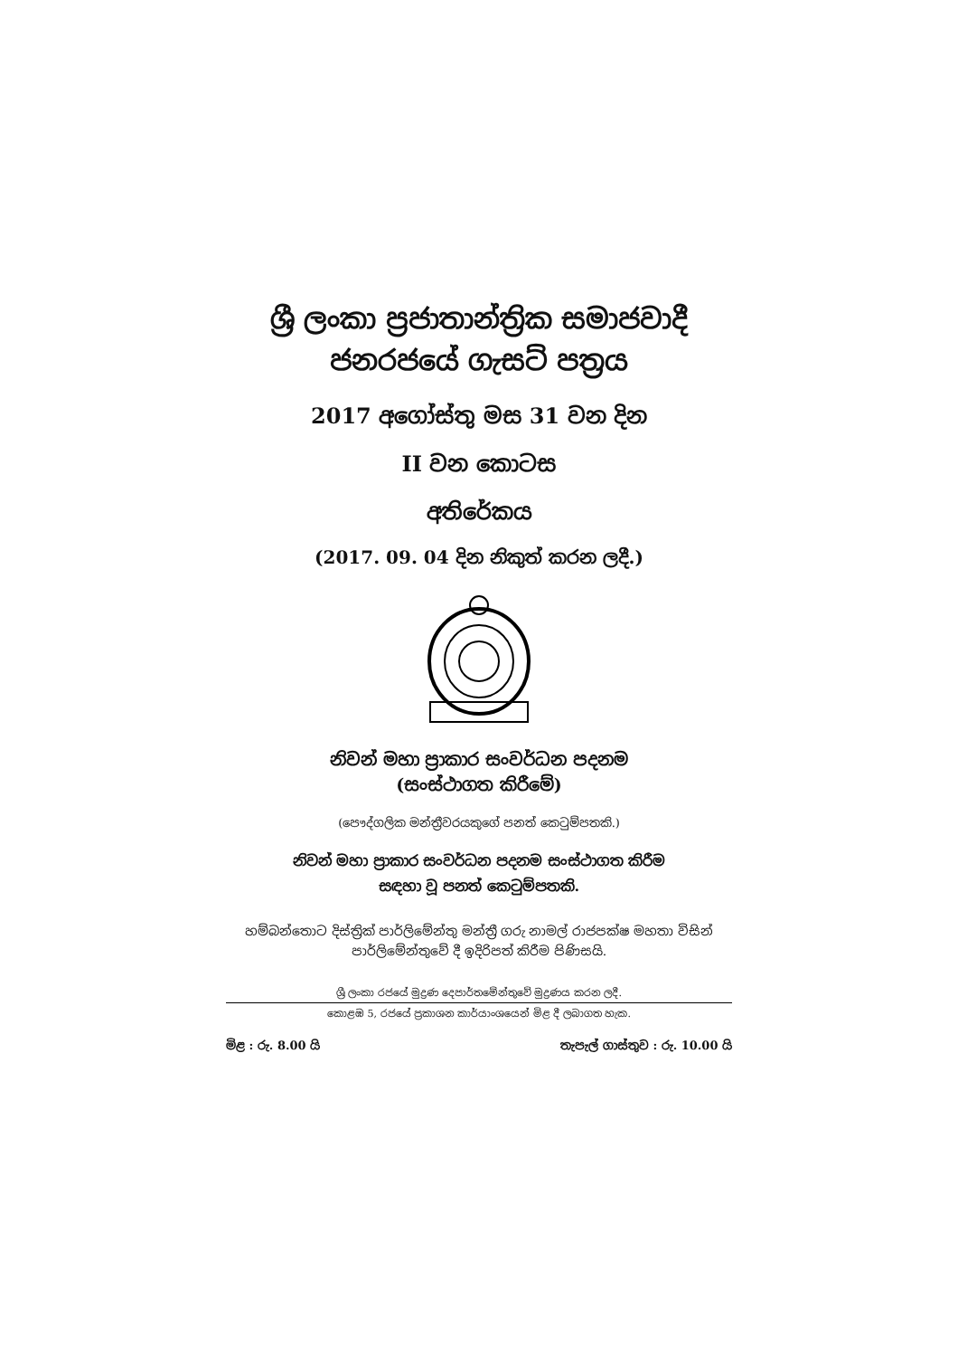ශ්‍රී ලංකා ප්‍රජාතාන්ත්‍රික සමාජවාදී
ජනරජයේ ගැසට් පත්‍රය
2017 අගෝස්තු මස 31 වන දින
II වන කොටස
අතිරේකය
(2017. 09. 04 දින නිකුත් කරන ලදී.)
නිවන් මහා ප්‍රාකාර සංවර්ධන පදනම
(සංස්ථාගත කිරීමේ)
(පෞද්ගලික මන්ත්‍රීවරයකුගේ පනත් කෙටුම්පතකි.)
නිවන් මහා ප්‍රාකාර සංවර්ධන පදනම සංස්ථාගත කිරීම
සඳහා වූ පනත් කෙටුම්පතකි.
හම්බන්තොට දිස්ත්‍රික් පාර්ලිමේන්තු මන්ත්‍රී ගරු නාමල් රාජපක්ෂ මහතා විසින්
පාර්ලිමේන්තුවේ දී ඉදිරිපත් කිරීම පිණිසයි.
ශ්‍රී ලංකා රජයේ මුද්‍රණ දෙපාර්තමේන්තුවේ මුද්‍රණය කරන ලදී.
කොළඹ 5, රජයේ ප්‍රකාශන කාර්යාංශයෙන් මිළ දී ලබාගත හැක.
මිළ : රු. 8.00 යි තැපැල් ගාස්තුව : රු. 10.00 යි